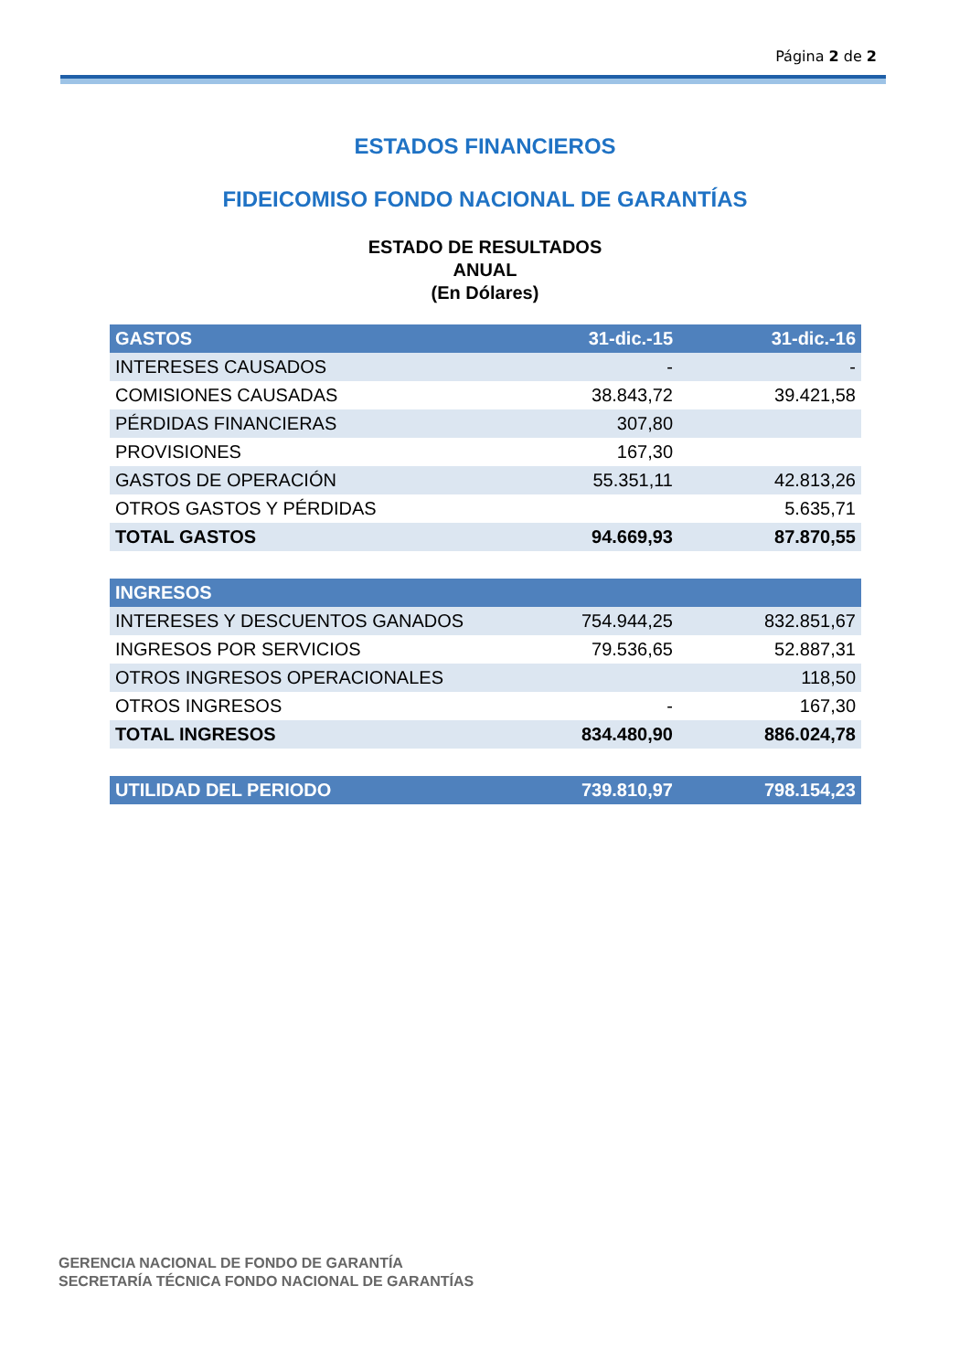Página 2 de 2
ESTADOS FINANCIEROS
FIDEICOMISO FONDO NACIONAL DE GARANTÍAS
ESTADO DE RESULTADOS
ANUAL
(En Dólares)
| GASTOS | 31-dic.-15 | 31-dic.-16 |
| --- | --- | --- |
| INTERESES CAUSADOS | - | - |
| COMISIONES CAUSADAS | 38.843,72 | 39.421,58 |
| PÉRDIDAS FINANCIERAS | 307,80 | |
| PROVISIONES | 167,30 | |
| GASTOS DE OPERACIÓN | 55.351,11 | 42.813,26 |
| OTROS GASTOS Y PÉRDIDAS | | 5.635,71 |
| TOTAL GASTOS | 94.669,93 | 87.870,55 |
| INGRESOS | | |
| INTERESES Y DESCUENTOS GANADOS | 754.944,25 | 832.851,67 |
| INGRESOS POR SERVICIOS | 79.536,65 | 52.887,31 |
| OTROS INGRESOS OPERACIONALES | | 118,50 |
| OTROS INGRESOS | - | 167,30 |
| TOTAL INGRESOS | 834.480,90 | 886.024,78 |
| UTILIDAD DEL PERIODO | 739.810,97 | 798.154,23 |
GERENCIA NACIONAL DE FONDO DE GARANTÍA
SECRETARÍA TÉCNICA FONDO NACIONAL DE GARANTÍAS